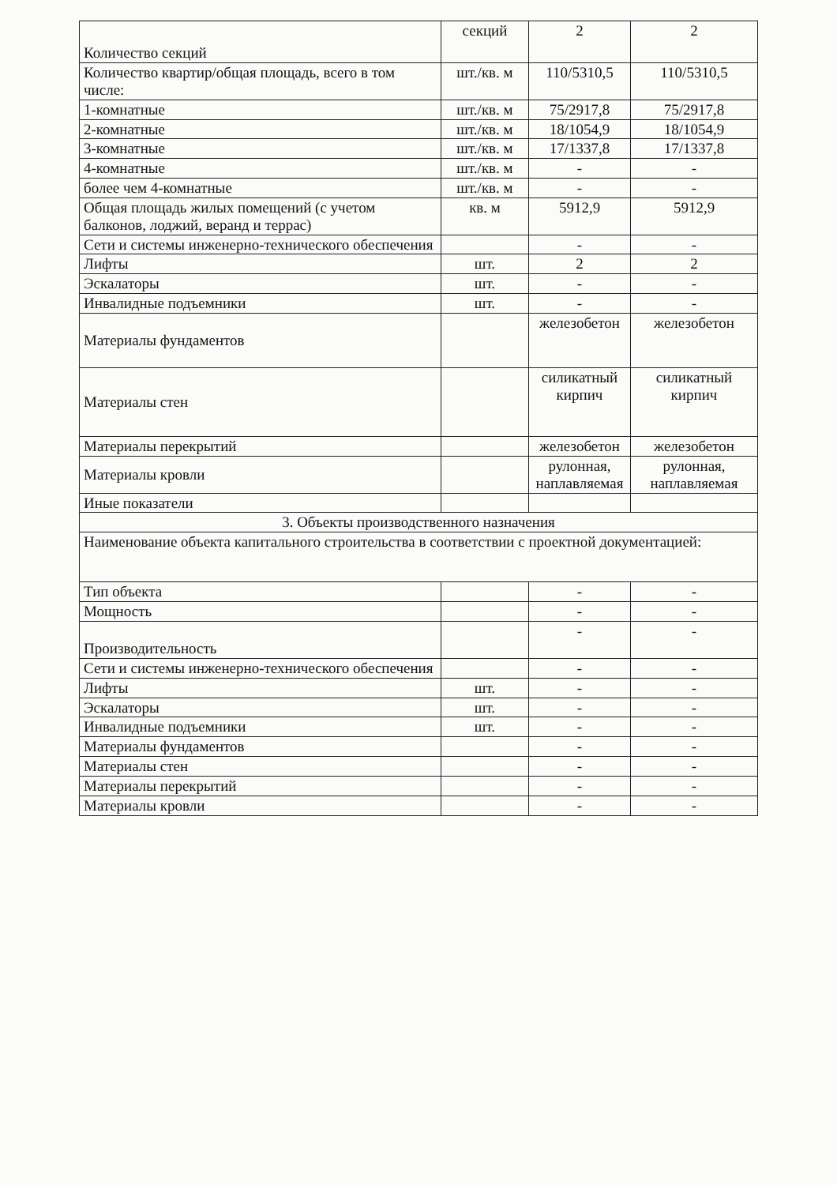| Количество секций | секций | 2 | 2 |
| Количество квартир/общая площадь, всего в том числе: | шт./кв. м | 110/5310,5 | 110/5310,5 |
| 1-комнатные | шт./кв. м | 75/2917,8 | 75/2917,8 |
| 2-комнатные | шт./кв. м | 18/1054,9 | 18/1054,9 |
| 3-комнатные | шт./кв. м | 17/1337,8 | 17/1337,8 |
| 4-комнатные | шт./кв. м | - | - |
| более чем 4-комнатные | шт./кв. м | - | - |
| Общая площадь жилых помещений (с учетом балконов, лоджий, веранд и террас) | кв. м | 5912,9 | 5912,9 |
| Сети и системы инженерно-технического обеспечения | | - | - |
| Лифты | шт. | 2 | 2 |
| Эскалаторы | шт. | - | - |
| Инвалидные подъемники | шт. | - | - |
| Материалы фундаментов | | железобетон | железобетон |
| Материалы стен | | силикатный кирпич | силикатный кирпич |
| Материалы перекрытий | | железобетон | железобетон |
| Материалы кровли | | рулонная, наплавляемая | рулонная, наплавляемая |
| Иные показатели | | | |
| 3. Объекты производственного назначения | | | |
| Наименование объекта капитального строительства в соответствии с проектной документацией: | | | |
| Тип объекта | | - | - |
| Мощность | | - | - |
| Производительность | | - | - |
| Сети и системы инженерно-технического обеспечения | | - | - |
| Лифты | шт. | - | - |
| Эскалаторы | шт. | - | - |
| Инвалидные подъемники | шт. | - | - |
| Материалы фундаментов | | - | - |
| Материалы стен | | - | - |
| Материалы перекрытий | | - | - |
| Материалы кровли | | - | - |